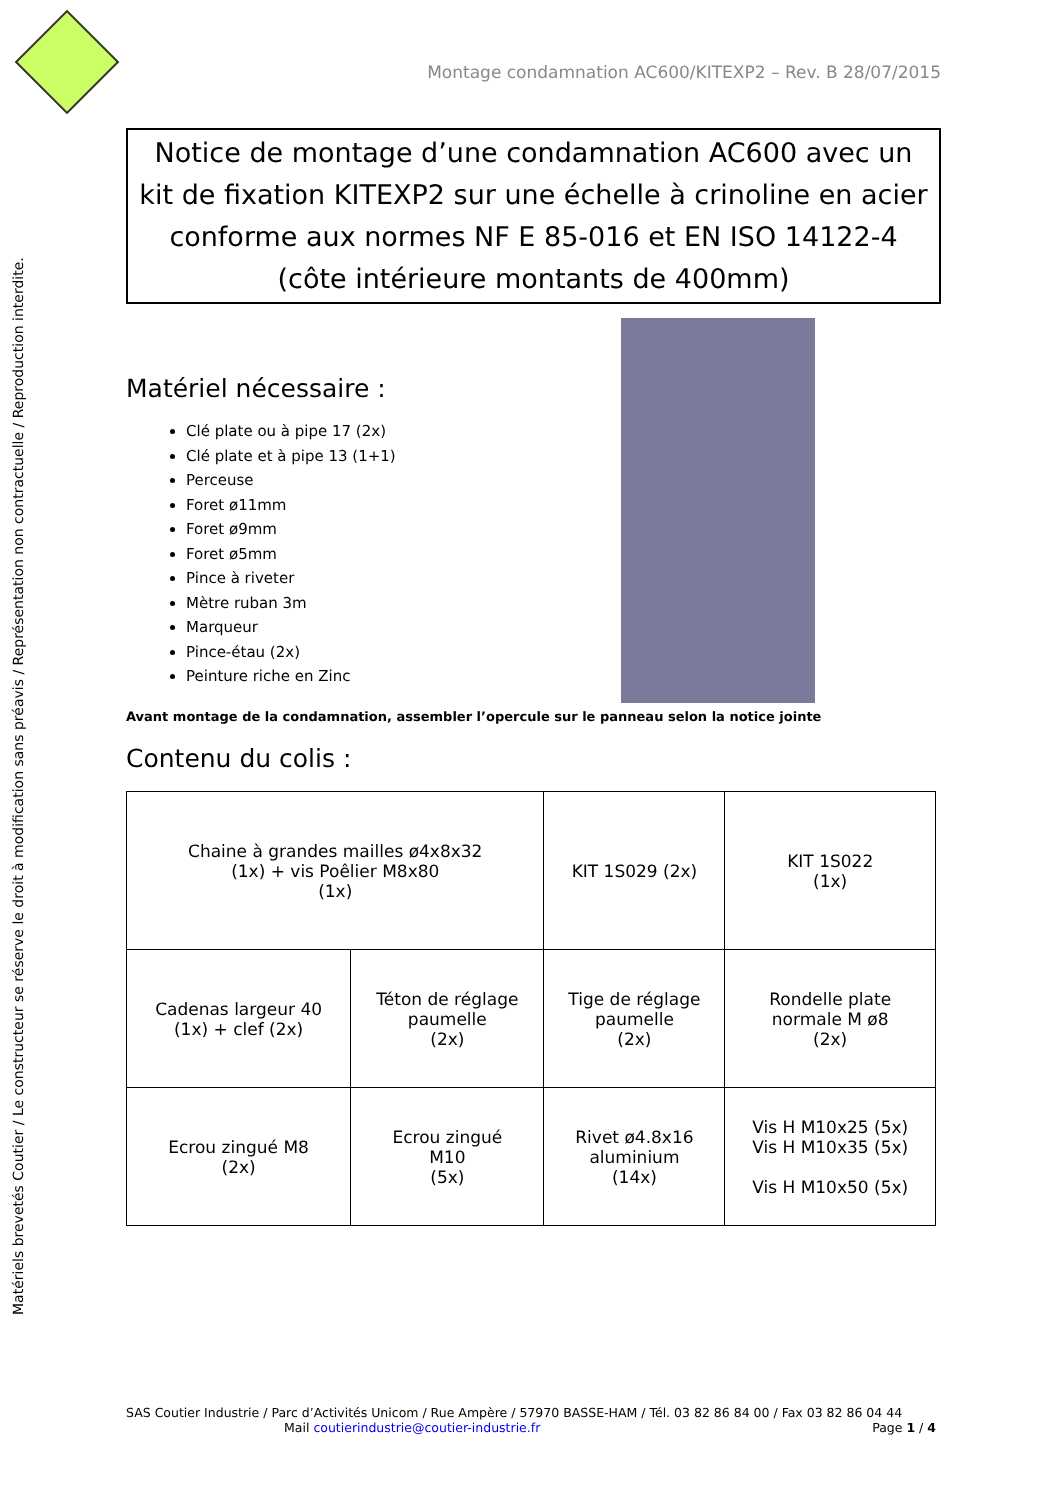Matériels brevetés Coutier / Le constructeur se réserve le droit à modification sans préavis / Représentation non contractuelle / Reproduction interdite.
Montage condamnation AC600/KITEXP2 – Rev. B 28/07/2015
Notice de montage d’une condamnation AC600 avec un kit de fixation KITEXP2 sur une échelle à crinoline en acier conforme aux normes NF E 85-016 et EN ISO 14122-4 (côte intérieure montants de 400mm)
Matériel nécessaire :
Clé plate ou à pipe 17 (2x)
Clé plate et à pipe 13 (1+1)
Perceuse
Foret ø11mm
Foret ø9mm
Foret ø5mm
Pince à riveter
Mètre ruban 3m
Marqueur
Pince-étau (2x)
Peinture riche en Zinc
Avant montage de la condamnation, assembler l’opercule sur le panneau selon la notice jointe
Contenu du colis :
| Chaine à grandes mailles ø4x8x32 (1x) + vis Poêlier M8x80 (1x) | | KIT 1S029 (2x) | KIT 1S022 (1x) |
| Cadenas largeur 40 (1x) + clef (2x) | Téton de réglage paumelle (2x) | Tige de réglage paumelle (2x) | Rondelle plate normale M ø8 (2x) |
| Ecrou zingué M8 (2x) | Ecrou zingué M10 (5x) | Rivet ø4.8x16 aluminium (14x) | Vis H M10x25 (5x) Vis H M10x35 (5x) Vis H M10x50 (5x) |
SAS Coutier Industrie / Parc d’Activités Unicom / Rue Ampère / 57970 BASSE-HAM / Tél. 03 82 86 84 00 / Fax 03 82 86 04 44
Mail coutierindustrie@coutier-industrie.fr Page 1 / 4